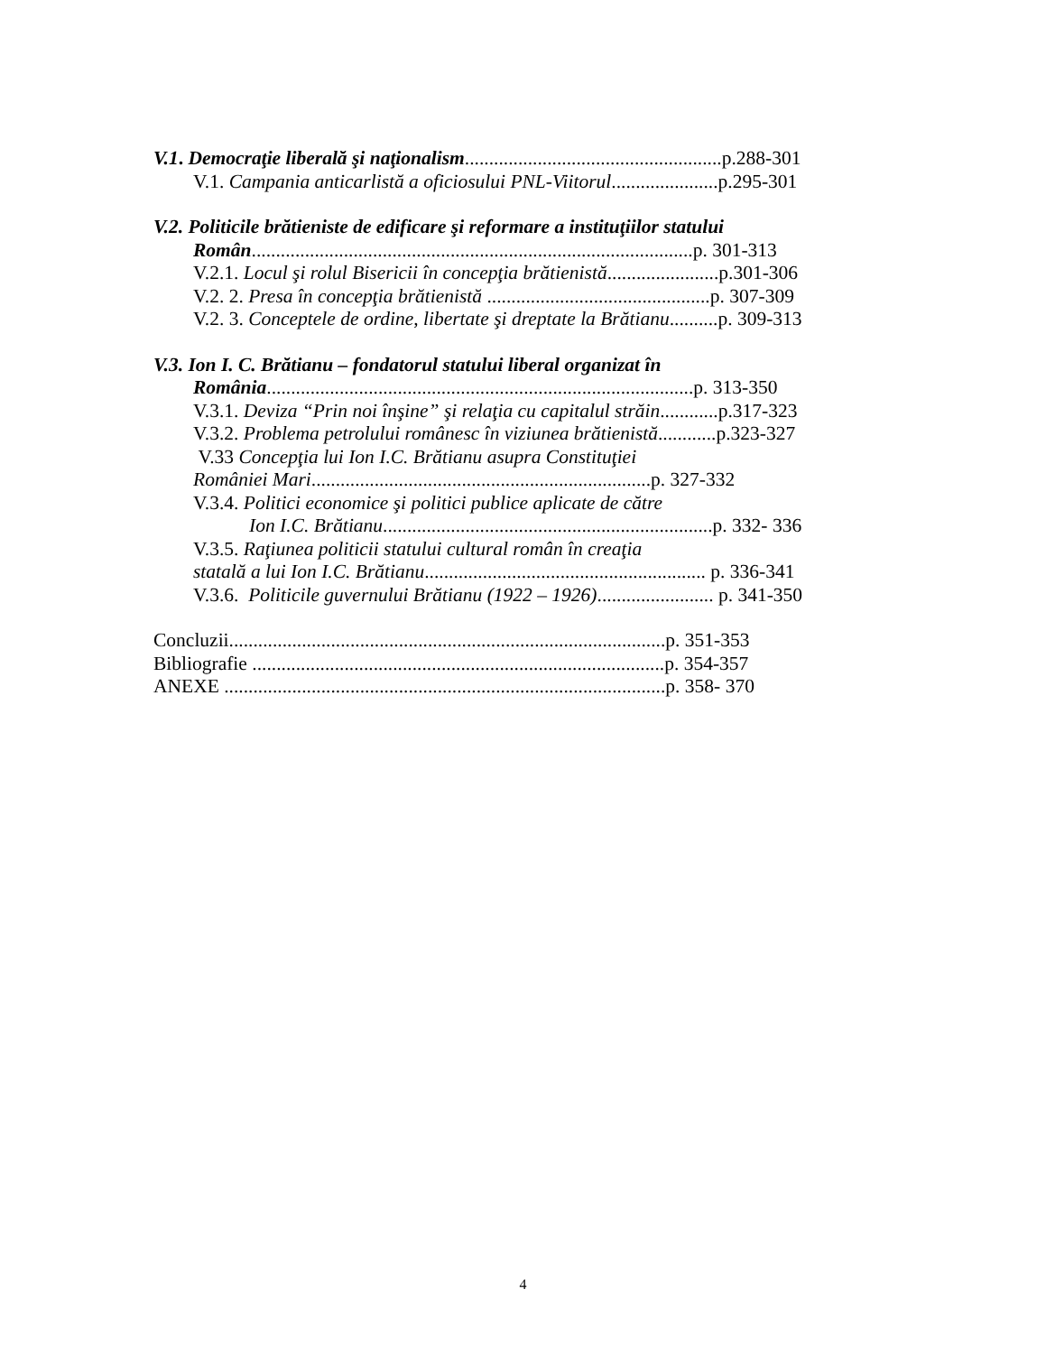V.1. Democraţie liberală şi naţionalism.....................................................p.288-301
V.1. Campania anticarlistă a oficiosului PNL-Viitorul......................p.295-301
V.2. Politicile brătieniste de edificare şi reformare a instituţiilor statului
Român...........................................................................................p. 301-313
V.2.1. Locul şi rolul Bisericii în concepţia brătienistă.......................p.301-306
V.2. 2. Presa în concepţia brătienistă ..............................................p. 307-309
V.2. 3. Conceptele de ordine, libertate şi dreptate la Brătianu..........p. 309-313
V.3. Ion I. C. Brătianu – fondatorul statului liberal organizat în
România........................................................................................p. 313-350
V.3.1. Deviza “Prin noi înşine” şi relaţia cu capitalul străin............p.317-323
V.3.2. Problema petrolului românesc în viziunea brătienistă............p.323-327
V.33 Concepţia lui Ion I.C. Brătianu asupra Constituţiei
României Mari......................................................................p. 327-332
V.3.4. Politici economice şi politici publice aplicate de către
Ion I.C. Brătianu....................................................................p. 332- 336
V.3.5. Raţiunea politicii statului cultural român în creaţia
statală a lui Ion I.C. Brătianu.......................................................... p. 336-341
V.3.6. Politicile guvernului Brătianu (1922 – 1926)........................ p. 341-350
Concluzii..........................................................................................p. 351-353
Bibliografie .....................................................................................p. 354-357
ANEXE ...........................................................................................p. 358- 370
4